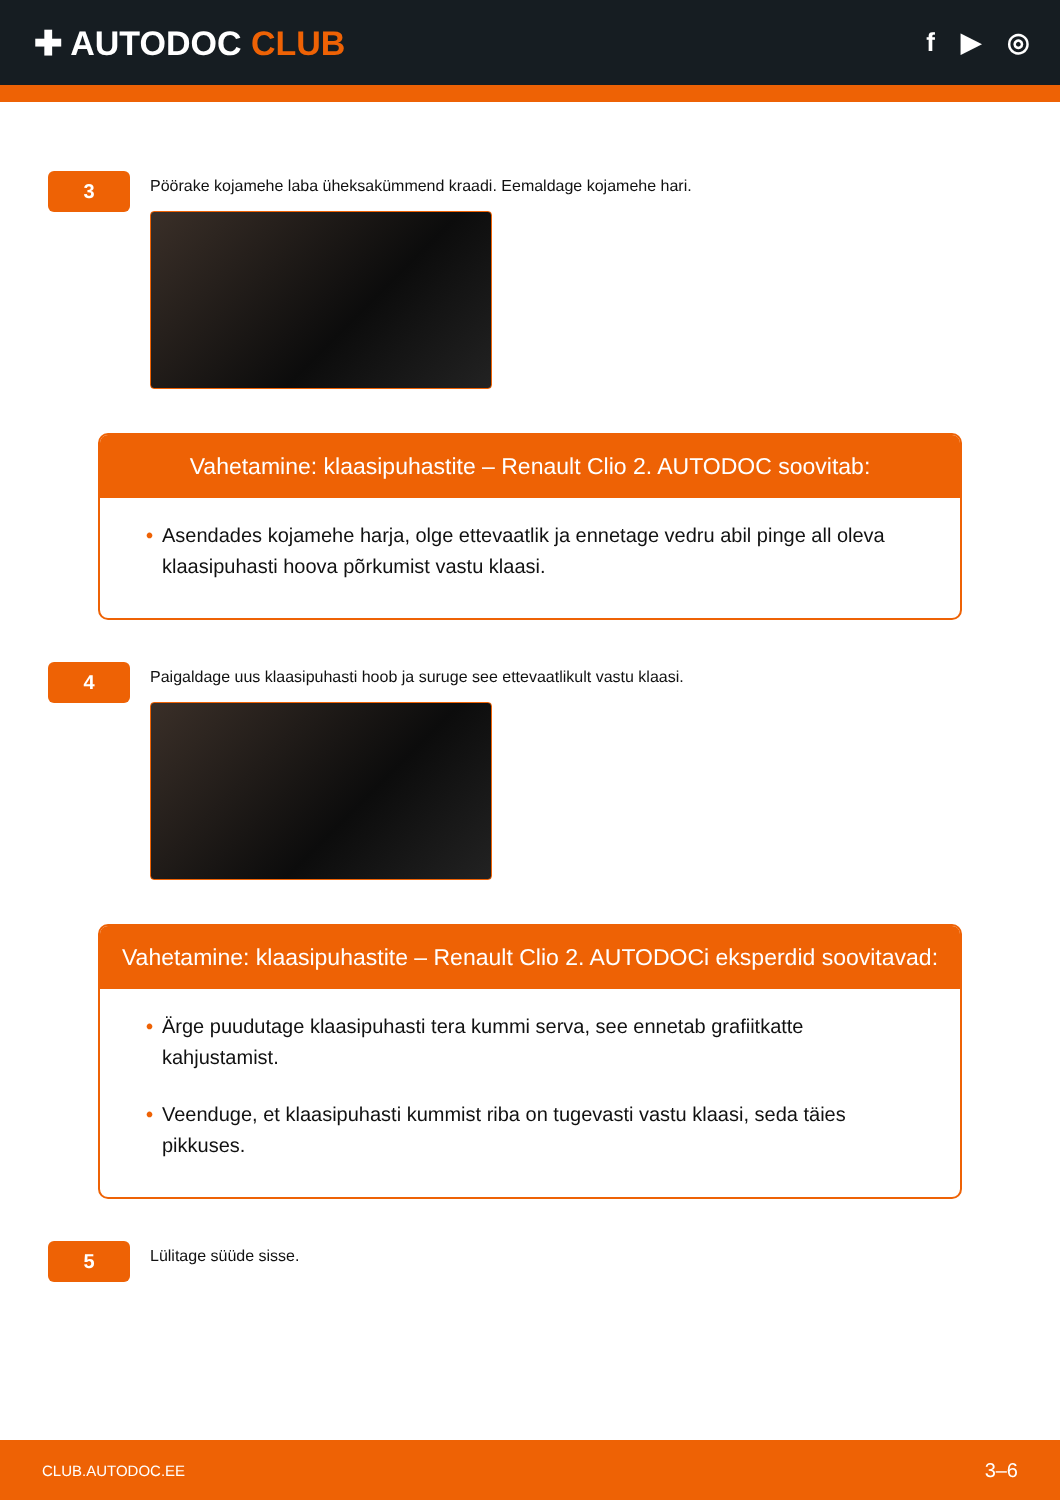✚ AUTODOC CLUB
f ▶ ◎
3
Pöörake kojamehe laba üheksakümmend kraadi. Eemaldage kojamehe hari.
Vahetamine: klaasipuhastite – Renault Clio 2. AUTODOC soovitab:
• Asendades kojamehe harja, olge ettevaatlik ja ennetage vedru abil pinge all oleva klaasipuhasti hoova põrkumist vastu klaasi.
4
Paigaldage uus klaasipuhasti hoob ja suruge see ettevaatlikult vastu klaasi.
Vahetamine: klaasipuhastite – Renault Clio 2. AUTODOCi eksperdid soovitavad:
• Ärge puudutage klaasipuhasti tera kummi serva, see ennetab grafiitkatte kahjustamist.
• Veenduge, et klaasipuhasti kummist riba on tugevasti vastu klaasi, seda täies pikkuses.
5
Lülitage süüde sisse.
CLUB.AUTODOC.EE 3–6